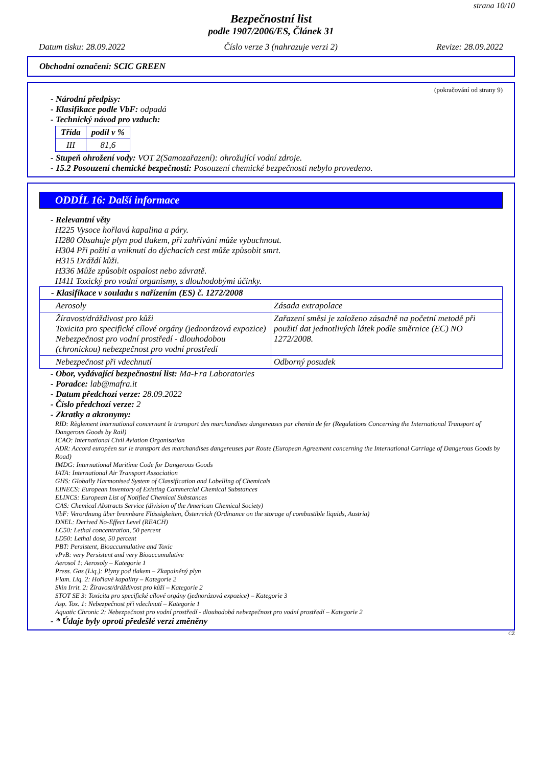strana 10/10
Bezpečnostní list
podle 1907/2006/ES, Článek 31
Datum tisku: 28.09.2022 Číslo verze 3 (nahrazuje verzi 2) Revize: 28.09.2022
Obchodní označení: SCIC GREEN
(pokračování od strany 9)
- Národní předpisy:
- Klasifikace podle VbF: odpadá
- Technický návod pro vzduch:
| Třída | podíl v % |
| --- | --- |
| III | 81,6 |
- Stupeň ohrožení vody: VOT 2(Samozařazení): ohrožující vodní zdroje.
- 15.2 Posouzení chemické bezpečnosti: Posouzení chemické bezpečnosti nebylo provedeno.
ODDÍL 16: Další informace
- Relevantní věty
H225 Vysoce hořlavá kapalina a páry.
H280 Obsahuje plyn pod tlakem, při zahřívání může vybuchnout.
H304 Při požití a vniknutí do dýchacích cest může způsobit smrt.
H315 Dráždí kůži.
H336 Může způsobit ospalost nebo závratě.
H411 Toxický pro vodní organismy, s dlouhodobými účinky.
| - Klasifikace v souladu s nařízením (ES) č. 1272/2008 | |
| --- | --- |
| Aerosoly | Zásada extrapolace |
| Žíravost/dráždivost pro kůži Toxicita pro specifické cílové orgány (jednorázová expozice) Nebezpečnost pro vodní prostředí - dlouhodobou (chronickou) nebezpečnost pro vodní prostředí | Zařazení směsi je založeno zásadně na početní metodě při použití dat jednotlivých látek podle směrnice (EC) NO 1272/2008. |
| Nebezpečnost při vdechnutí | Odborný posudek |
- Obor, vydávající bezpečnostní list: Ma-Fra Laboratories
- Poradce: lab@mafra.it
- Datum předchozí verze: 28.09.2022
- Číslo předchozí verze: 2
- Zkratky a akronymy:
RID: Règlement international concernant le transport des marchandises dangereuses par chemin de fer (Regulations Concerning the International Transport of Dangerous Goods by Rail)
ICAO: International Civil Aviation Organisation
ADR: Accord européen sur le transport des marchandises dangereuses par Route (European Agreement concerning the International Carriage of Dangerous Goods by Road)
IMDG: International Maritime Code for Dangerous Goods
IATA: International Air Transport Association
GHS: Globally Harmonised System of Classification and Labelling of Chemicals
EINECS: European Inventory of Existing Commercial Chemical Substances
ELINCS: European List of Notified Chemical Substances
CAS: Chemical Abstracts Service (division of the American Chemical Society)
VbF: Verordnung über brennbare Flüssigkeiten, Österreich (Ordinance on the storage of combustible liquids, Austria)
DNEL: Derived No-Effect Level (REACH)
LC50: Lethal concentration, 50 percent
LD50: Lethal dose, 50 percent
PBT: Persistent, Bioaccumulative and Toxic
vPvB: very Persistent and very Bioaccumulative
Aerosol 1: Aerosoly – Kategorie 1
Press. Gas (Liq.): Plyny pod tlakem – Zkapalněný plyn
Flam. Liq. 2: Hořlavé kapaliny – Kategorie 2
Skin Irrit. 2: Žíravost/dráždivost pro kůži – Kategorie 2
STOT SE 3: Toxicita pro specifické cílové orgány (jednorázová expozice) – Kategorie 3
Asp. Tox. 1: Nebezpečnost při vdechnutí – Kategorie 1
Aquatic Chronic 2: Nebezpečnost pro vodní prostředí - dlouhodobá nebezpečnost pro vodní prostředí – Kategorie 2
- * Údaje byly oproti předešlé verzi změněny
CZ